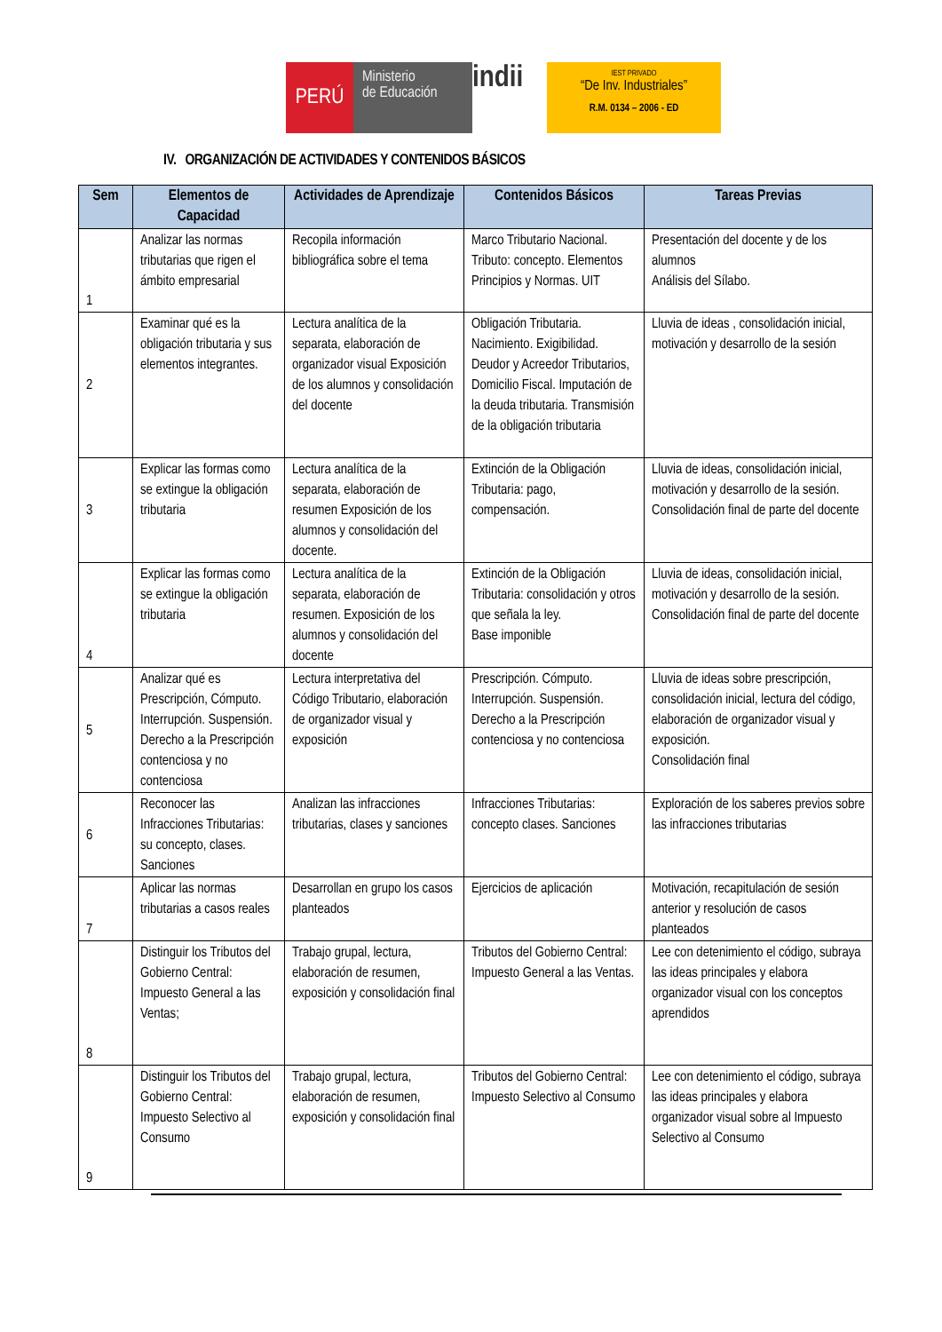PERÚ
Ministerio
de Educación
indii
IEST PRIVADO
“De Inv. Industriales”
R.M. 0134 – 2006 - ED
IV. ORGANIZACIÓN DE ACTIVIDADES Y CONTENIDOS BÁSICOS
| Sem | Elementos de Capacidad | Actividades de Aprendizaje | Contenidos Básicos | Tareas Previas |
| --- | --- | --- | --- | --- |
| 1 | Analizar las normas tributarias que rigen el ámbito empresarial | Recopila información bibliográfica sobre el tema | Marco Tributario Nacional. Tributo: concepto. Elementos Principios y Normas. UIT | Presentación del docente y de los alumnos Análisis del Sílabo. |
| 2 | Examinar qué es la obligación tributaria y sus elementos integrantes. | Lectura analítica de la separata, elaboración de organizador visual Exposición de los alumnos y consolidación del docente | Obligación Tributaria. Nacimiento. Exigibilidad. Deudor y Acreedor Tributarios, Domicilio Fiscal. Imputación de la deuda tributaria. Transmisión de la obligación tributaria | Lluvia de ideas , consolidación inicial, motivación y desarrollo de la sesión |
| 3 | Explicar las formas como se extingue la obligación tributaria | Lectura analítica de la separata, elaboración de resumen Exposición de los alumnos y consolidación del docente. | Extinción de la Obligación Tributaria: pago, compensación. | Lluvia de ideas, consolidación inicial, motivación y desarrollo de la sesión. Consolidación final de parte del docente |
| 4 | Explicar las formas como se extingue la obligación tributaria | Lectura analítica de la separata, elaboración de resumen. Exposición de los alumnos y consolidación del docente | Extinción de la Obligación Tributaria: consolidación y otros que señala la ley. Base imponible | Lluvia de ideas, consolidación inicial, motivación y desarrollo de la sesión. Consolidación final de parte del docente |
| 5 | Analizar qué es Prescripción, Cómputo. Interrupción. Suspensión. Derecho a la Prescripción contenciosa y no contenciosa | Lectura interpretativa del Código Tributario, elaboración de organizador visual y exposición | Prescripción. Cómputo. Interrupción. Suspensión. Derecho a la Prescripción contenciosa y no contenciosa | Lluvia de ideas sobre prescripción, consolidación inicial, lectura del código, elaboración de organizador visual y exposición. Consolidación final |
| 6 | Reconocer las Infracciones Tributarias: su concepto, clases. Sanciones | Analizan las infracciones tributarias, clases y sanciones | Infracciones Tributarias: concepto clases. Sanciones | Exploración de los saberes previos sobre las infracciones tributarias |
| 7 | Aplicar las normas tributarias a casos reales | Desarrollan en grupo los casos planteados | Ejercicios de aplicación | Motivación, recapitulación de sesión anterior y resolución de casos planteados |
| 8 | Distinguir los Tributos del Gobierno Central: Impuesto General a las Ventas; | Trabajo grupal, lectura, elaboración de resumen, exposición y consolidación final | Tributos del Gobierno Central: Impuesto General a las Ventas. | Lee con detenimiento el código, subraya las ideas principales y elabora organizador visual con los conceptos aprendidos |
| 9 | Distinguir los Tributos del Gobierno Central: Impuesto Selectivo al Consumo | Trabajo grupal, lectura, elaboración de resumen, exposición y consolidación final | Tributos del Gobierno Central: Impuesto Selectivo al Consumo | Lee con detenimiento el código, subraya las ideas principales y elabora organizador visual sobre al Impuesto Selectivo al Consumo |